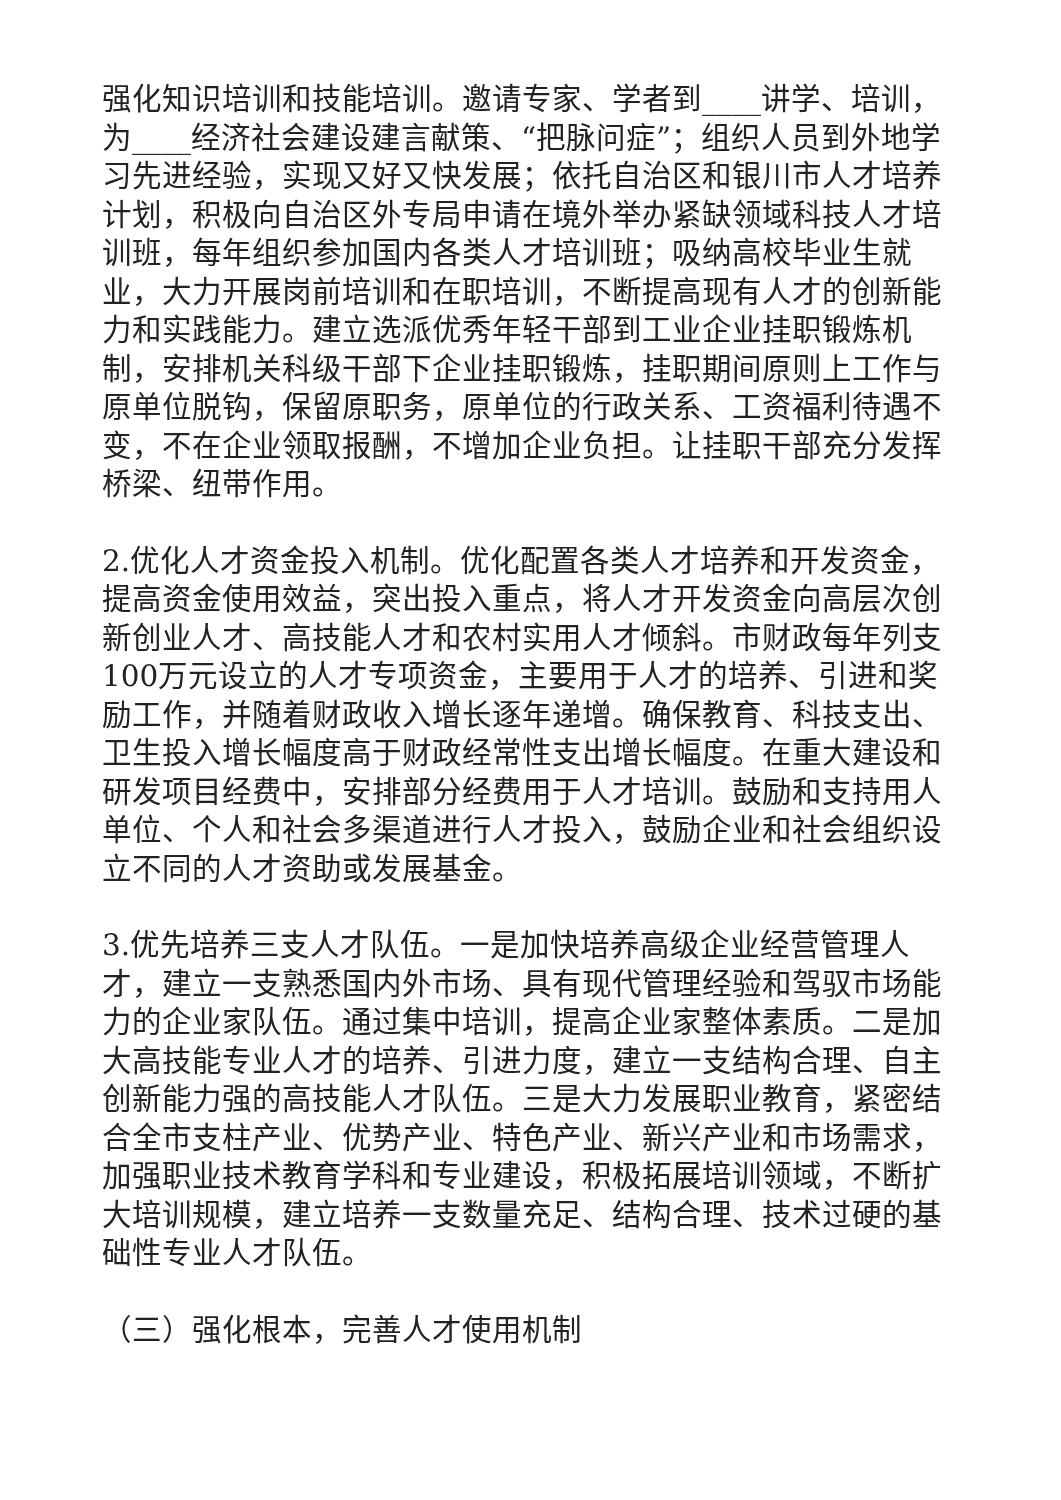强化知识培训和技能培训。邀请专家、学者到____讲学、培训，为____经济社会建设建言献策、“把脉问症”；组织人员到外地学习先进经验，实现又好又快发展；依托自治区和银川市人才培养计划，积极向自治区外专局申请在境外举办紧缺领域科技人才培训班，每年组织参加国内各类人才培训班；吸纳高校毕业生就业，大力开展岗前培训和在职培训，不断提高现有人才的创新能力和实践能力。建立选派优秀年轻干部到工业企业挂职锻炼机制，安排机关科级干部下企业挂职锻炼，挂职期间原则上工作与原单位脱钩，保留原职务，原单位的行政关系、工资福利待遇不变，不在企业领取报酬，不增加企业负担。让挂职干部充分发挥桥梁、纽带作用。
2.优化人才资金投入机制。优化配置各类人才培养和开发资金，提高资金使用效益，突出投入重点，将人才开发资金向高层次创新创业人才、高技能人才和农村实用人才倾斜。市财政每年列支100万元设立的人才专项资金，主要用于人才的培养、引进和奖励工作，并随着财政收入增长逐年递增。确保教育、科技支出、卫生投入增长幅度高于财政经常性支出增长幅度。在重大建设和研发项目经费中，安排部分经费用于人才培训。鼓励和支持用人单位、个人和社会多渠道进行人才投入，鼓励企业和社会组织设立不同的人才资助或发展基金。
3.优先培养三支人才队伍。一是加快培养高级企业经营管理人才，建立一支熟悉国内外市场、具有现代管理经验和驾驭市场能力的企业家队伍。通过集中培训，提高企业家整体素质。二是加大高技能专业人才的培养、引进力度，建立一支结构合理、自主创新能力强的高技能人才队伍。三是大力发展职业教育，紧密结合全市支柱产业、优势产业、特色产业、新兴产业和市场需求，加强职业技术教育学科和专业建设，积极拓展培训领域，不断扩大培训规模，建立培养一支数量充足、结构合理、技术过硬的基础性专业人才队伍。
（三）强化根本，完善人才使用机制